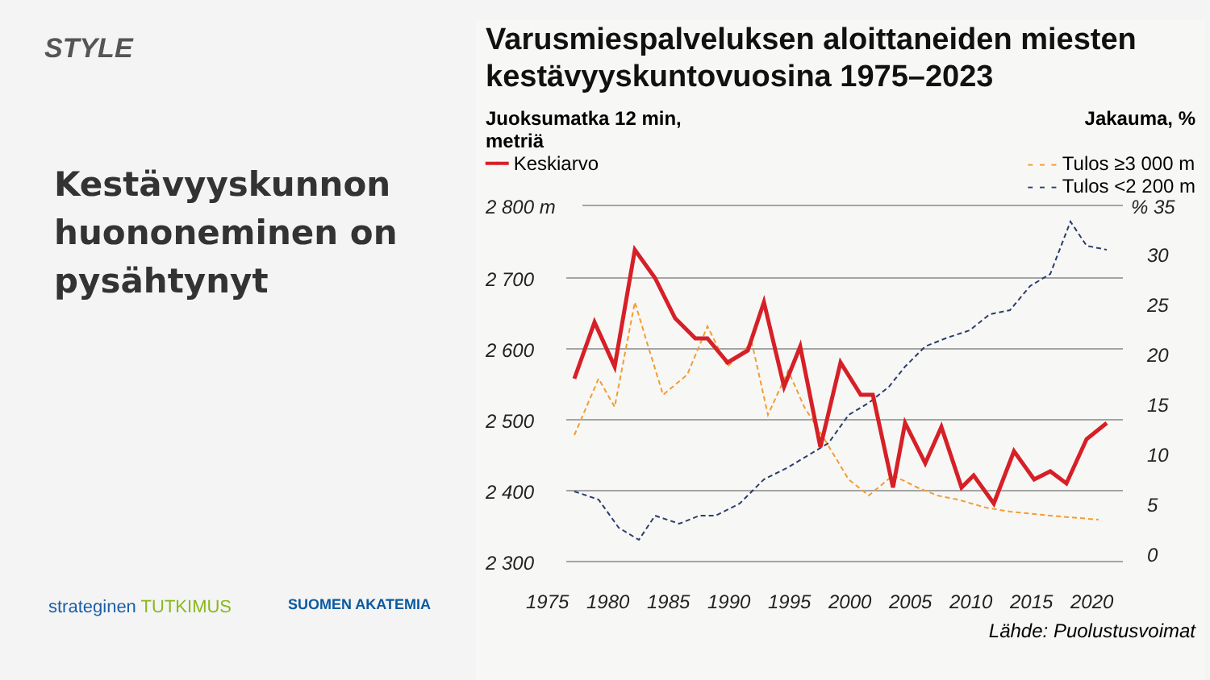STYLE
Kestävyyskunnon huononeminen on pysähtynyt
strateginen TUTKIMUS
SUOMEN AKATEMIA
Varusmiespalveluksen aloittaneiden miesten kestävyyskuntovuosina 1975–2023
Juoksumatka 12 min,
metriä
Jakauma, %
━━ Keskiarvo - - - Tulos ≥3 000 m
- - - Tulos <2 200 m
2 800 m
2 700
2 600
2 500
2 400
2 300
% 35
30
25
20
15
10
5
0
1975
1980
1985
1990
1995
2000
2005
2010
2015
2020
Lähde: Puolustusvoimat